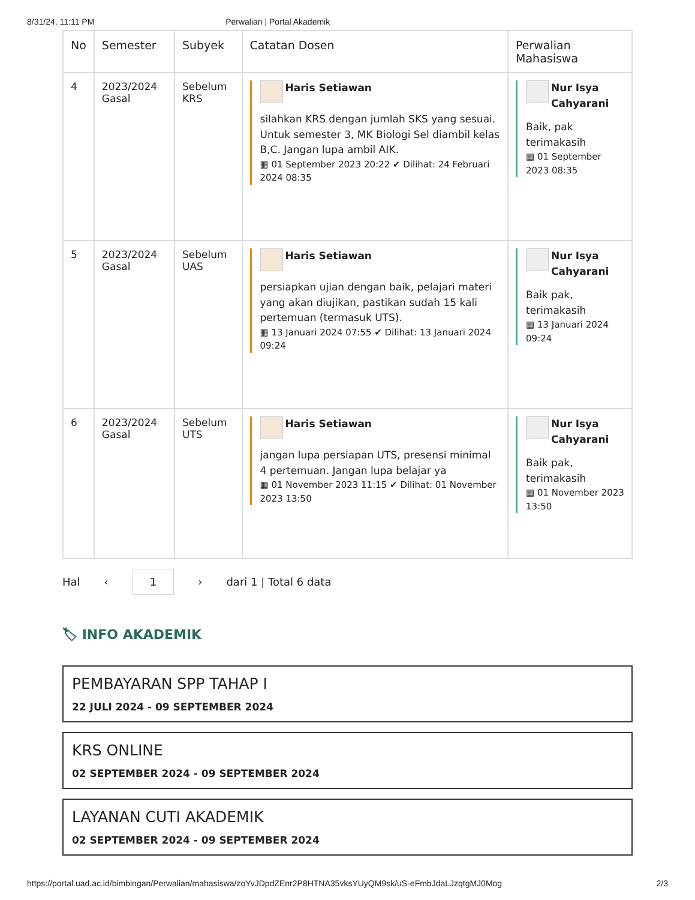8/31/24, 11:11 PM Perwalian | Portal Akademik
| No | Semester | Subyek | Catatan Dosen | Perwalian Mahasiswa |
| --- | --- | --- | --- | --- |
| 4 | 2023/2024 Gasal | Sebelum KRS | Haris Setiawan silahkan KRS dengan jumlah SKS yang sesuai. Untuk semester 3, MK Biologi Sel diambil kelas B,C. Jangan lupa ambil AIK. ▦ 01 September 2023 20:22 ✔ Dilihat: 24 Februari 2024 08:35 | Nur Isya Cahyarani Baik, pak terimakasih ▦ 01 September 2023 08:35 |
| 5 | 2023/2024 Gasal | Sebelum UAS | Haris Setiawan persiapkan ujian dengan baik, pelajari materi yang akan diujikan, pastikan sudah 15 kali pertemuan (termasuk UTS). ▦ 13 Januari 2024 07:55 ✔ Dilihat: 13 Januari 2024 09:24 | Nur Isya Cahyarani Baik pak, terimakasih ▦ 13 Januari 2024 09:24 |
| 6 | 2023/2024 Gasal | Sebelum UTS | Haris Setiawan jangan lupa persiapan UTS, presensi minimal 4 pertemuan. Jangan lupa belajar ya ▦ 01 November 2023 11:15 ✔ Dilihat: 01 November 2023 13:50 | Nur Isya Cahyarani Baik pak, terimakasih ▦ 01 November 2023 13:50 |
Hal ‹ 1 › dari 1 | Total 6 data
🏷 INFO AKADEMIK
PEMBAYARAN SPP TAHAP I
22 JULI 2024 - 09 SEPTEMBER 2024
KRS ONLINE
02 SEPTEMBER 2024 - 09 SEPTEMBER 2024
LAYANAN CUTI AKADEMIK
02 SEPTEMBER 2024 - 09 SEPTEMBER 2024
https://portal.uad.ac.id/bimbingan/Perwalian/mahasiswa/zoYvJDpdZEnr2P8HTNA35vksYUyQM9sk/uS-eFmbJdaLJzqtgMJ0Mog 2/3